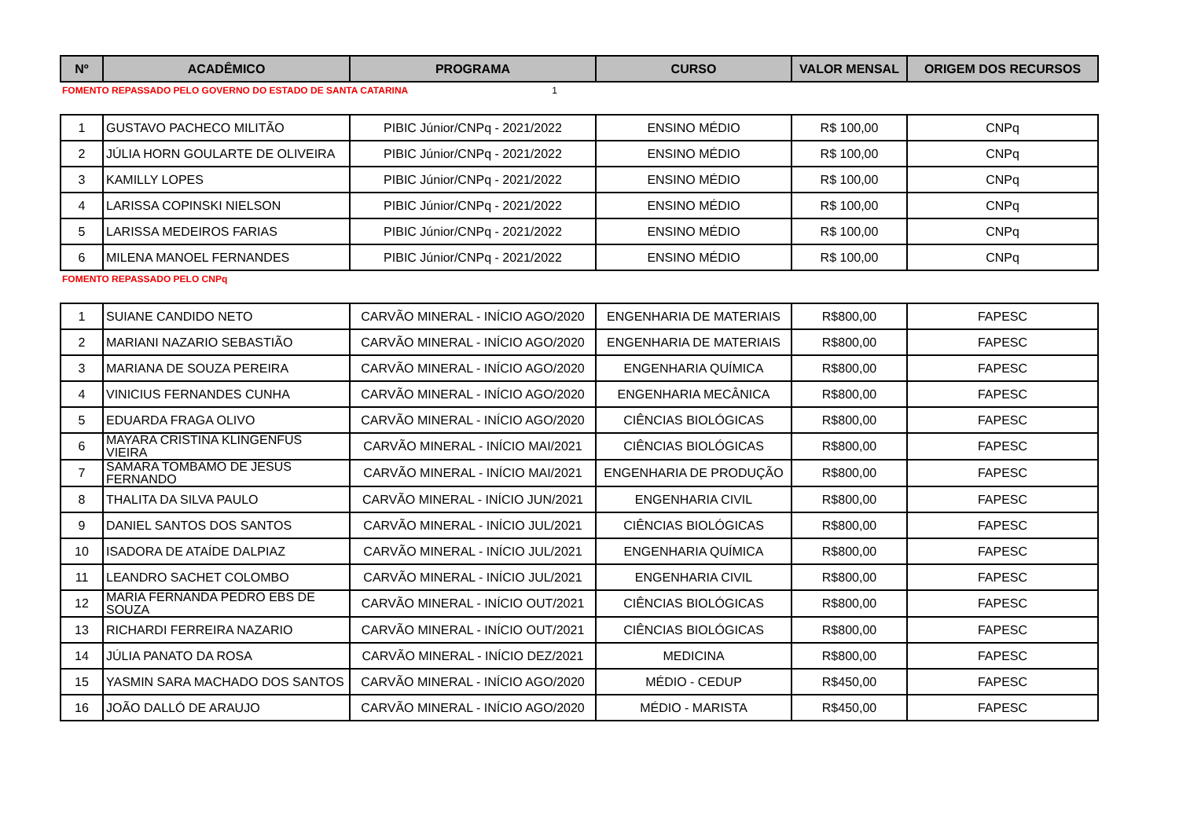| Nº | ACADÊMICO | PROGRAMA | CURSO | VALOR MENSAL | ORIGEM DOS RECURSOS |
| --- | --- | --- | --- | --- | --- |
FOMENTO REPASSADO PELO GOVERNO DO ESTADO DE SANTA CATARINA 1
| 1 | GUSTAVO PACHECO MILITÃO | PIBIC Júnior/CNPq - 2021/2022 | ENSINO MÉDIO | R$ 100,00 | CNPq |
| 2 | JÚLIA HORN GOULARTE DE OLIVEIRA | PIBIC Júnior/CNPq - 2021/2022 | ENSINO MÉDIO | R$ 100,00 | CNPq |
| 3 | KAMILLY LOPES | PIBIC Júnior/CNPq - 2021/2022 | ENSINO MÉDIO | R$ 100,00 | CNPq |
| 4 | LARISSA COPINSKI NIELSON | PIBIC Júnior/CNPq - 2021/2022 | ENSINO MÉDIO | R$ 100,00 | CNPq |
| 5 | LARISSA MEDEIROS FARIAS | PIBIC Júnior/CNPq - 2021/2022 | ENSINO MÉDIO | R$ 100,00 | CNPq |
| 6 | MILENA MANOEL FERNANDES | PIBIC Júnior/CNPq - 2021/2022 | ENSINO MÉDIO | R$ 100,00 | CNPq |
FOMENTO REPASSADO PELO CNPq
| 1 | SUIANE CANDIDO NETO | CARVÃO MINERAL - INÍCIO AGO/2020 | ENGENHARIA DE MATERIAIS | R$800,00 | FAPESC |
| 2 | MARIANI NAZARIO SEBASTIÃO | CARVÃO MINERAL - INÍCIO AGO/2020 | ENGENHARIA DE MATERIAIS | R$800,00 | FAPESC |
| 3 | MARIANA DE SOUZA PEREIRA | CARVÃO MINERAL - INÍCIO AGO/2020 | ENGENHARIA QUÍMICA | R$800,00 | FAPESC |
| 4 | VINICIUS FERNANDES CUNHA | CARVÃO MINERAL - INÍCIO AGO/2020 | ENGENHARIA MECÂNICA | R$800,00 | FAPESC |
| 5 | EDUARDA FRAGA OLIVO | CARVÃO MINERAL - INÍCIO AGO/2020 | CIÊNCIAS BIOLÓGICAS | R$800,00 | FAPESC |
| 6 | MAYARA CRISTINA KLINGENFUS VIEIRA | CARVÃO MINERAL - INÍCIO MAI/2021 | CIÊNCIAS BIOLÓGICAS | R$800,00 | FAPESC |
| 7 | SAMARA TOMBAMO DE JESUS FERNANDO | CARVÃO MINERAL - INÍCIO MAI/2021 | ENGENHARIA DE PRODUÇÃO | R$800,00 | FAPESC |
| 8 | THALITA DA SILVA PAULO | CARVÃO MINERAL - INÍCIO JUN/2021 | ENGENHARIA CIVIL | R$800,00 | FAPESC |
| 9 | DANIEL SANTOS DOS SANTOS | CARVÃO MINERAL - INÍCIO JUL/2021 | CIÊNCIAS BIOLÓGICAS | R$800,00 | FAPESC |
| 10 | ISADORA DE ATAÍDE DALPIAZ | CARVÃO MINERAL - INÍCIO JUL/2021 | ENGENHARIA QUÍMICA | R$800,00 | FAPESC |
| 11 | LEANDRO SACHET COLOMBO | CARVÃO MINERAL - INÍCIO JUL/2021 | ENGENHARIA CIVIL | R$800,00 | FAPESC |
| 12 | MARIA FERNANDA PEDRO EBS DE SOUZA | CARVÃO MINERAL - INÍCIO OUT/2021 | CIÊNCIAS BIOLÓGICAS | R$800,00 | FAPESC |
| 13 | RICHARDI FERREIRA NAZARIO | CARVÃO MINERAL - INÍCIO OUT/2021 | CIÊNCIAS BIOLÓGICAS | R$800,00 | FAPESC |
| 14 | JÚLIA PANATO DA ROSA | CARVÃO MINERAL - INÍCIO DEZ/2021 | MEDICINA | R$800,00 | FAPESC |
| 15 | YASMIN SARA MACHADO DOS SANTOS | CARVÃO MINERAL - INÍCIO AGO/2020 | MÉDIO - CEDUP | R$450,00 | FAPESC |
| 16 | JOÃO DALLÓ DE ARAUJO | CARVÃO MINERAL - INÍCIO AGO/2020 | MÉDIO - MARISTA | R$450,00 | FAPESC |